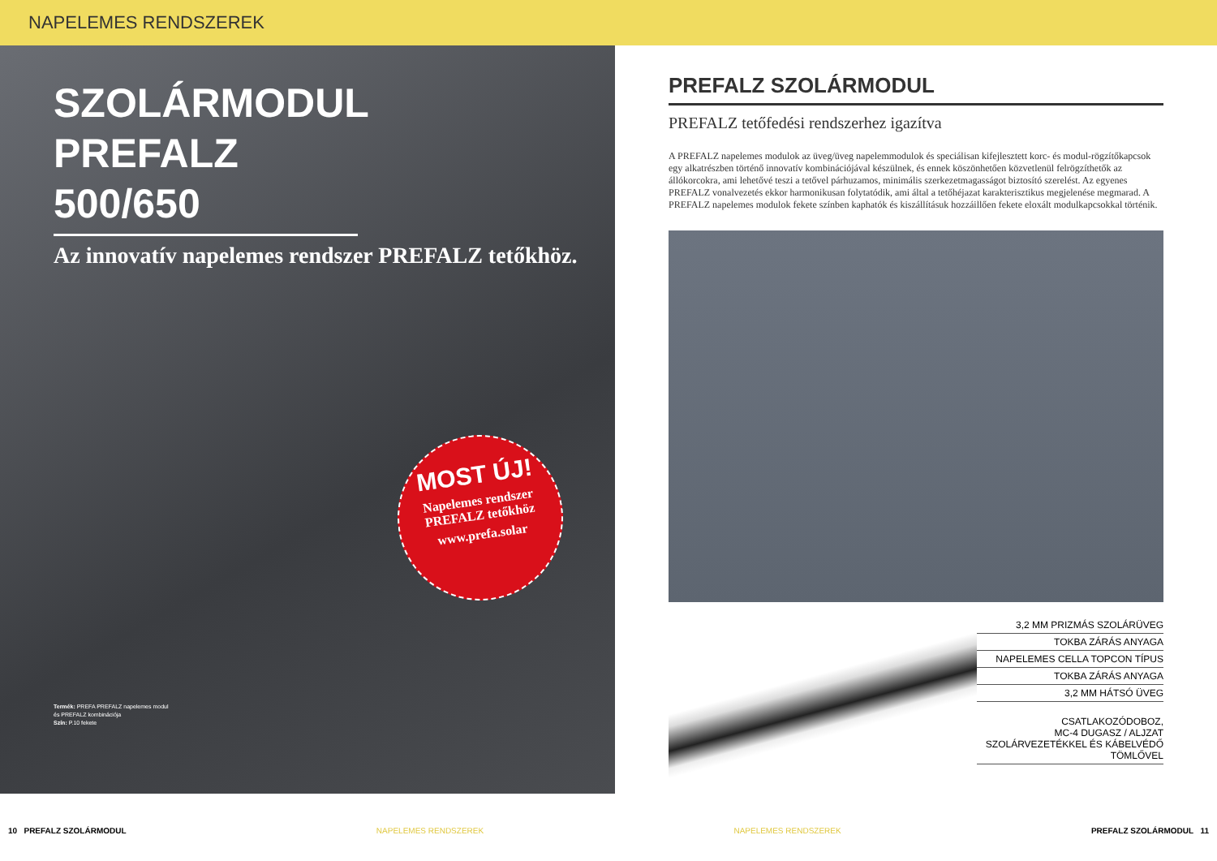NAPELEMES RENDSZEREK
SZOLÁRMODUL PREFALZ 500/650
Az innovatív napelemes rendszer PREFALZ tetőkhöz.
MOST ÚJ!
Napelemes rendszer
PREFALZ tetőkhöz
www.prefa.solar
Termék: PREFA PREFALZ napelemes modul
és PREFALZ kombinációja
Szín: P.10 fekete
PREFALZ SZOLÁRMODUL
PREFALZ tetőfedési rendszerhez igazítva
A PREFALZ napelemes modulok az üveg/üveg napelemmodulok és speciálisan kifejlesztett korc- és modul-rögzítőkapcsok egy alkatrészben történő innovatív kombinációjával készülnek, és ennek köszönhetően közvetlenül felrögzíthetők az állókorcokra, ami lehetővé teszi a tetővel párhuzamos, minimális szerkezetmagasságot biztosító szerelést. Az egyenes PREFALZ vonalvezetés ekkor harmonikusan folytatódik, ami által a tetőhéjazat karakterisztikus megjelenése megmarad. A PREFALZ napelemes modulok fekete színben kaphatók és kiszállításuk hozzáillően fekete eloxált modulkapcsokkal történik.
3,2 MM PRIZMÁS SZOLÁRÜVEG
TOKBA ZÁRÁS ANYAGA
NAPELEMES CELLA TOPCON TÍPUS
TOKBA ZÁRÁS ANYAGA
3,2 MM HÁTSÓ ÜVEG
CSATLAKOZÓDOBOZ,
MC-4 DUGASZ / ALJZAT SZOLÁRVEZETÉKKEL ÉS KÁBELVÉDŐ
TÖMLŐVEL
10 PREFALZ SZOLÁRMODUL NAPELEMES RENDSZEREK NAPELEMES RENDSZEREK PREFALZ SZOLÁRMODUL 11